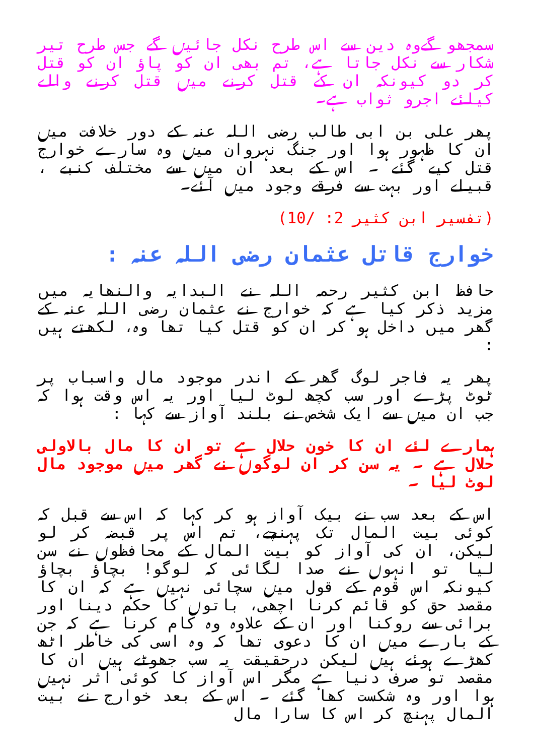سمجھو گےوہ دین سے اس طرح نکل جائیں گے جس طرح تیر شکار سے نکل جاتا ہے، تم بھی ان کو پاؤ ان کو قتل کر دو کیونکہ ان کے قتل کرنے میں قتل کرنے والے کیلئے اجرو ثواب ہے۔
پھر علی بن ابی طالب رضی اللہ عنہ کے دور خلافت میں ان کا ظہور ہوا اور جنگ نہروان میں وہ سارے خوارج قتل کیے گئے ۔ اس کے بعد ان میں سے مختلف کنبے ، قبیلے اور بہت سے فرقے وجود میں آئے۔
(تفسیر ابن کثیر 2: /10)
خوارج قاتل عثمان رضی اللہ عنہ :
حافظ ابن کثیر رحمہ اللہ نے البدایہ والنھایہ میں مزید ذکر کیا ہے کہ خوارج نے عثمان رضی اللہ عنہ کے گھر میں داخل ہو کر ان کو قتل کیا تھا وہ، لکھتے ہیں :
پھر یہ فاجر لوگ گھر کے اندر موجود مال واسباب پر ٹوٹ پڑے اور سب کچھ لوٹ لیا اور یہ اس وقت ہوا کہ جب ان میں سے ایک شخص نے بلند آواز سے کہا :
ہمارے لئے ان کا خون حلال ہے تو ان کا مال بالاولی حلال ہے ۔ یہ سن کر ان لوگوں نے گھر میں موجود مال لوٹ لیا ۔
اس کے بعد سب نے بیک آواز ہو کر کہا کہ اس سے قبل کہ کوئی بیت المال تک پہنچے، تم اس پر قبضہ کر لو لیکن، ان کی آواز کو بیت المال کے محافظوں نے سن لیا تو انہوں نے صدا لگائی کہ لوگو! بچاؤ بچاؤ کیونکہ اس قوم کے قول میں سچائی نہیں ہے کہ ان کا مقصد حق کو قائم کرنا اچھی، باتوں کا حکم دینا اور برائی سے روکنا اور ان کے علاوہ وہ کام کرنا ہے کہ جن کے بارے میں ان کا دعوی تھا کہ وہ اسی کی خاطر اٹھ کھڑے ہوئے ہیں لیکن درحقیقت یہ سب جھوٹے ہیں ان کا مقصد تو صرف دنیا ہے مگر اس آواز کا کوئی اثر نہیں ہوا اور وہ شکست کھا گئے ۔ اس کے بعد خوارج نے بیت المال پہنچ کر اس کا سارا مال